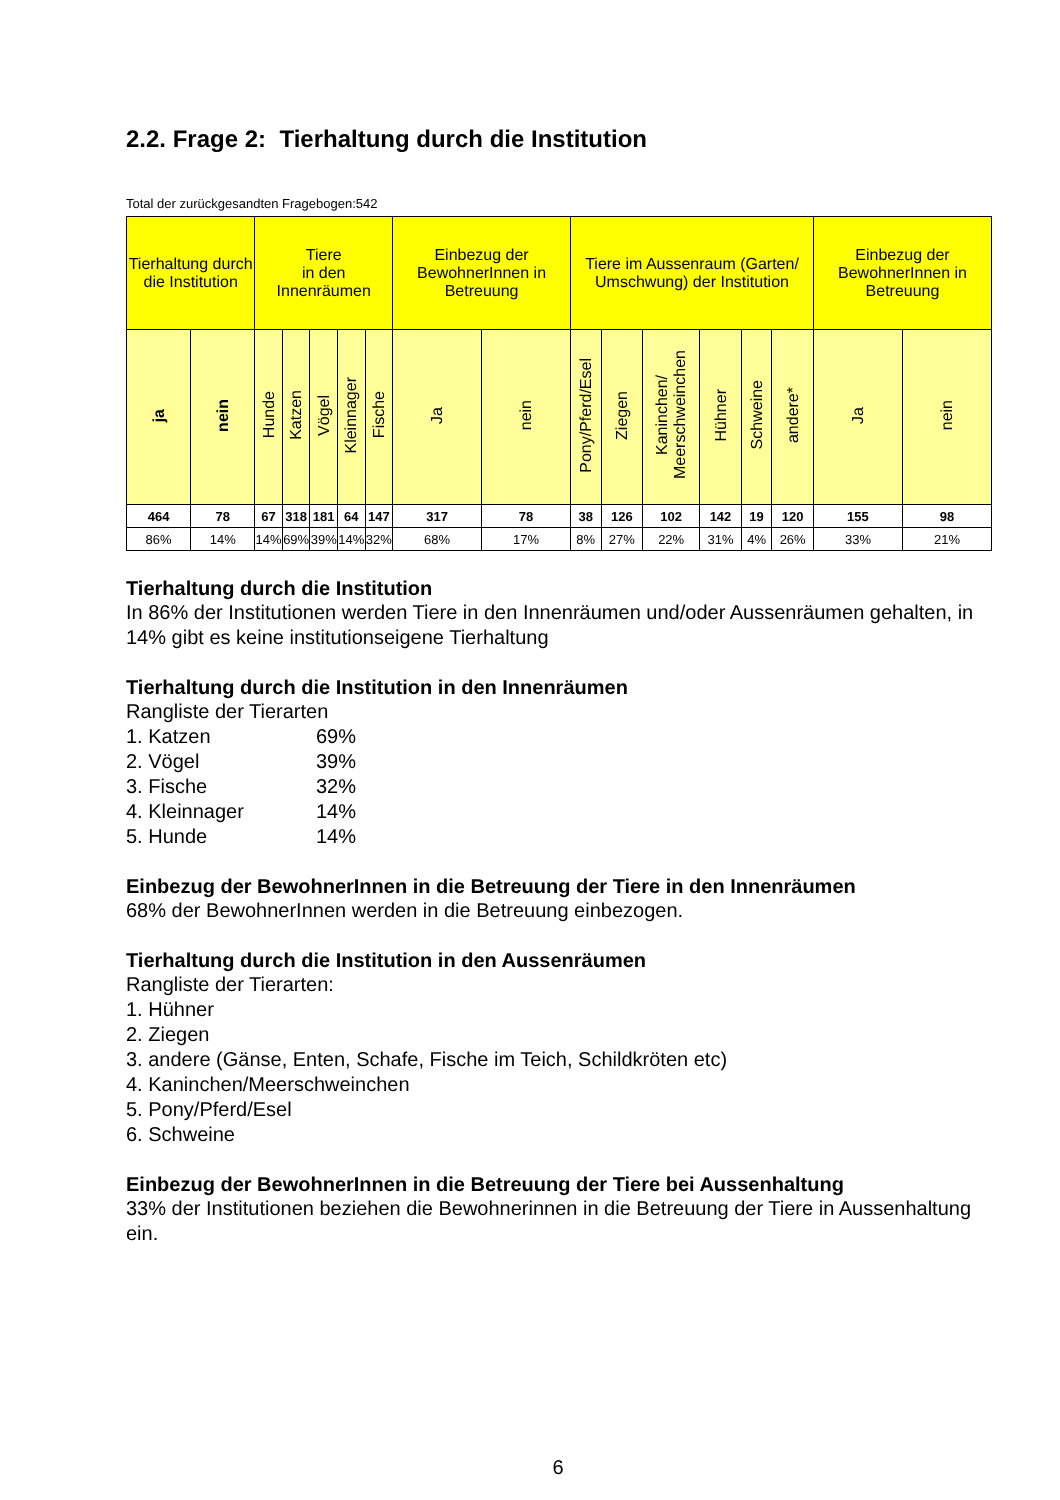2.2. Frage 2: Tierhaltung durch die Institution
Total der zurückgesandten Fragebogen:542
| Tierhaltung durch die Institution | | Tiere in den Innenräumen | | | | | Einbezug der BewohnerInnen in Betreuung | | Tiere im Aussenraum (Garten/ Umschwung) der Institution | | | | | | Einbezug der BewohnerInnen in Betreuung | |
| --- | --- | --- | --- | --- | --- | --- | --- | --- | --- | --- | --- | --- | --- | --- | --- | --- |
| ja | nein | Hunde | Katzen | Vögel | Kleinnager | Fische | Ja | nein | Pony/Pferd/Esel | Ziegen | Kaninchen/ Meerschweinchen | Hühner | Schweine | andere* | Ja | nein |
| 464 | 78 | 67 | 318 | 181 | 64 | 147 | 317 | 78 | 38 | 126 | 102 | 142 | 19 | 120 | 155 | 98 |
| 86% | 14% | 14% | 69% | 39% | 14% | 32% | 68% | 17% | 8% | 27% | 22% | 31% | 4% | 26% | 33% | 21% |
Tierhaltung durch die Institution
In 86% der Institutionen werden Tiere in den Innenräumen und/oder Aussenräumen gehalten, in 14% gibt es keine institutionseigene Tierhaltung
Tierhaltung durch die Institution in den Innenräumen
Rangliste der Tierarten
1. Katzen 69%
2. Vögel 39%
3. Fische 32%
4. Kleinnager 14%
5. Hunde 14%
Einbezug der BewohnerInnen in die Betreuung der Tiere in den Innenräumen
68% der BewohnerInnen werden in die Betreuung einbezogen.
Tierhaltung durch die Institution in den Aussenräumen
Rangliste der Tierarten:
1. Hühner
2. Ziegen
3. andere (Gänse, Enten, Schafe, Fische im Teich, Schildkröten etc)
4. Kaninchen/Meerschweinchen
5. Pony/Pferd/Esel
6. Schweine
Einbezug der BewohnerInnen in die Betreuung der Tiere bei Aussenhaltung
33% der Institutionen beziehen die Bewohnerinnen in die Betreuung der Tiere in Aussenhaltung ein.
6